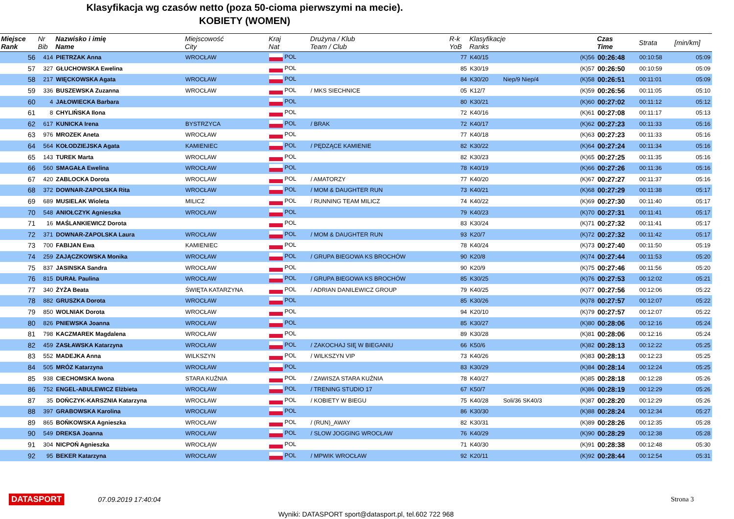Klasyfikacja wg czasów netto (poza 50-cioma pierwszymi na mecie).
KOBIETY (WOMEN)
| Miejsce Rank | Nr Bib | Nazwisko i imię Name | Miejscowość City | Kraj Nat | Drużyna / Klub Team / Club | | R-k YoB | Klasyfikacje Ranks | | Czas Time | Strata | [min/km] |
| --- | --- | --- | --- | --- | --- | --- | --- | --- | --- | --- | --- | --- |
| 56 | 414 | PIETRZAK Anna | WROCŁAW | POL | | | 77 | K40/15 | (K)56 | 00:26:48 | 00:10:58 | 05:09 |
| 57 | 327 | GŁUCHOWSKA Ewelina | | POL | | | 85 | K30/19 | (K)57 | 00:26:50 | 00:10:59 | 05:09 |
| 58 | 217 | WIĘCKOWSKA Agata | WROCŁAW | POL | | | 84 | K30/20 Niep/9 Niep/4 | (K)58 | 00:26:51 | 00:11:01 | 05:09 |
| 59 | 336 | BUSZEWSKA Zuzanna | WROCŁAW | POL | / MKS SIECHNICE | | 05 | K12/7 | (K)59 | 00:26:56 | 00:11:05 | 05:10 |
| 60 | 4 | JAŁOWIECKA Barbara | | POL | | | 80 | K30/21 | (K)60 | 00:27:02 | 00:11:12 | 05:12 |
| 61 | 8 | CHYLIŃSKA Ilona | | POL | | | 72 | K40/16 | (K)61 | 00:27:08 | 00:11:17 | 05:13 |
| 62 | 617 | KUNICKA Irena | BYSTRZYCA | POL | / BRAK | | 72 | K40/17 | (K)62 | 00:27:23 | 00:11:33 | 05:16 |
| 63 | 976 | MROZEK Aneta | WROCŁAW | POL | | | 77 | K40/18 | (K)63 | 00:27:23 | 00:11:33 | 05:16 |
| 64 | 564 | KOŁODZIEJSKA Agata | KAMIENIEC | POL | / PĘDZĄCE KAMIENIE | | 82 | K30/22 | (K)64 | 00:27:24 | 00:11:34 | 05:16 |
| 65 | 143 | TUREK Marta | WROCLAW | POL | | | 82 | K30/23 | (K)65 | 00:27:25 | 00:11:35 | 05:16 |
| 66 | 560 | SMAGAŁA Ewelina | WROCŁAW | POL | | | 78 | K40/19 | (K)66 | 00:27:26 | 00:11:36 | 05:16 |
| 67 | 420 | ZABLOCKA Dorota | WROCLAW | POL | / AMATORZY | | 77 | K40/20 | (K)67 | 00:27:27 | 00:11:37 | 05:16 |
| 68 | 372 | DOWNAR-ZAPOLSKA Rita | WROCŁAW | POL | / MOM & DAUGHTER RUN | | 73 | K40/21 | (K)68 | 00:27:29 | 00:11:38 | 05:17 |
| 69 | 689 | MUSIELAK Wioleta | MILICZ | POL | / RUNNING TEAM MILICZ | | 74 | K40/22 | (K)69 | 00:27:30 | 00:11:40 | 05:17 |
| 70 | 548 | ANIOŁCZYK Agnieszka | WROCŁAW | POL | | | 79 | K40/23 | (K)70 | 00:27:31 | 00:11:41 | 05:17 |
| 71 | 16 | MAŚLANKIEWICZ Dorota | | POL | | | 83 | K30/24 | (K)71 | 00:27:32 | 00:11:41 | 05:17 |
| 72 | 371 | DOWNAR-ZAPOLSKA Laura | WROCŁAW | POL | / MOM & DAUGHTER RUN | | 93 | K20/7 | (K)72 | 00:27:32 | 00:11:42 | 05:17 |
| 73 | 700 | FABIJAN Ewa | KAMIENIEC | POL | | | 78 | K40/24 | (K)73 | 00:27:40 | 00:11:50 | 05:19 |
| 74 | 259 | ZAJĄCZKOWSKA Monika | WROCŁAW | POL | / GRUPA BIEGOWA KS BROCHÓW | | 90 | K20/8 | (K)74 | 00:27:44 | 00:11:53 | 05:20 |
| 75 | 837 | JASINSKA Sandra | WROCŁAW | POL | | | 90 | K20/9 | (K)75 | 00:27:46 | 00:11:56 | 05:20 |
| 76 | 815 | DURAŁ Paulina | WROCŁAW | POL | / GRUPA BIEGOWA KS BROCHÓW | | 85 | K30/25 | (K)76 | 00:27:53 | 00:12:02 | 05:21 |
| 77 | 340 | ŻYŻA Beata | ŚWIĘTA KATARZYNA | POL | / ADRIAN DANILEWICZ GROUP | | 79 | K40/25 | (K)77 | 00:27:56 | 00:12:06 | 05:22 |
| 78 | 882 | GRUSZKA Dorota | WROCŁAW | POL | | | 85 | K30/26 | (K)78 | 00:27:57 | 00:12:07 | 05:22 |
| 79 | 850 | WOLNIAK Dorota | WROCŁAW | POL | | | 94 | K20/10 | (K)79 | 00:27:57 | 00:12:07 | 05:22 |
| 80 | 826 | PNIEWSKA Joanna | WROCŁAW | POL | | | 85 | K30/27 | (K)80 | 00:28:06 | 00:12:16 | 05:24 |
| 81 | 798 | KACZMAREK Magdalena | WROCŁAW | POL | | | 89 | K30/28 | (K)81 | 00:28:06 | 00:12:16 | 05:24 |
| 82 | 459 | ZASŁAWSKA Katarzyna | WROCŁAW | POL | / ZAKOCHAJ SIĘ W BIEGANIU | | 66 | K50/6 | (K)82 | 00:28:13 | 00:12:22 | 05:25 |
| 83 | 552 | MADEJKA Anna | WILKSZYN | POL | / WILKSZYN VIP | | 73 | K40/26 | (K)83 | 00:28:13 | 00:12:23 | 05:25 |
| 84 | 505 | MRÓZ Katarzyna | WROCŁAW | POL | | | 83 | K30/29 | (K)84 | 00:28:14 | 00:12:24 | 05:25 |
| 85 | 938 | CIECHOMSKA Iwona | STARA KUŹNIA | POL | / ZAWISZA STARA KUŹNIA | | 78 | K40/27 | (K)85 | 00:28:18 | 00:12:28 | 05:26 |
| 86 | 752 | ENGEL-ABULEWICZ Elżbieta | WROCŁAW | POL | / TRENING STUDIO 17 | | 67 | K50/7 | (K)86 | 00:28:19 | 00:12:29 | 05:26 |
| 87 | 35 | DOŃCZYK-KARSZNIA Katarzyna | WROCŁAW | POL | / KOBIETY W BIEGU | | 75 | K40/28 Soli/36 SK40/3 | (K)87 | 00:28:20 | 00:12:29 | 05:26 |
| 88 | 397 | GRABOWSKA Karolina | WROCŁAW | POL | | | 86 | K30/30 | (K)88 | 00:28:24 | 00:12:34 | 05:27 |
| 89 | 865 | BOŃKOWSKA Agnieszka | WROCŁAW | POL | / (RUN)_AWAY | | 82 | K30/31 | (K)89 | 00:28:26 | 00:12:35 | 05:28 |
| 90 | 549 | DREKSA Joanna | WROCŁAW | POL | / SLOW JOGGING WROCŁAW | | 76 | K40/29 | (K)90 | 00:28:29 | 00:12:38 | 05:28 |
| 91 | 304 | NICPOŃ Agnieszka | WROCŁĄW | POL | | | 71 | K40/30 | (K)91 | 00:28:38 | 00:12:48 | 05:30 |
| 92 | 95 | BEKER Katarzyna | WROCŁAW | POL | / MPWIK WROCŁAW | | 92 | K20/11 | (K)92 | 00:28:44 | 00:12:54 | 05:31 |
DATASPORT 07.09.2019 17:40:04 Strona 3
Wyniki: DATASPORT sport@datasport.pl, tel.602 722 968